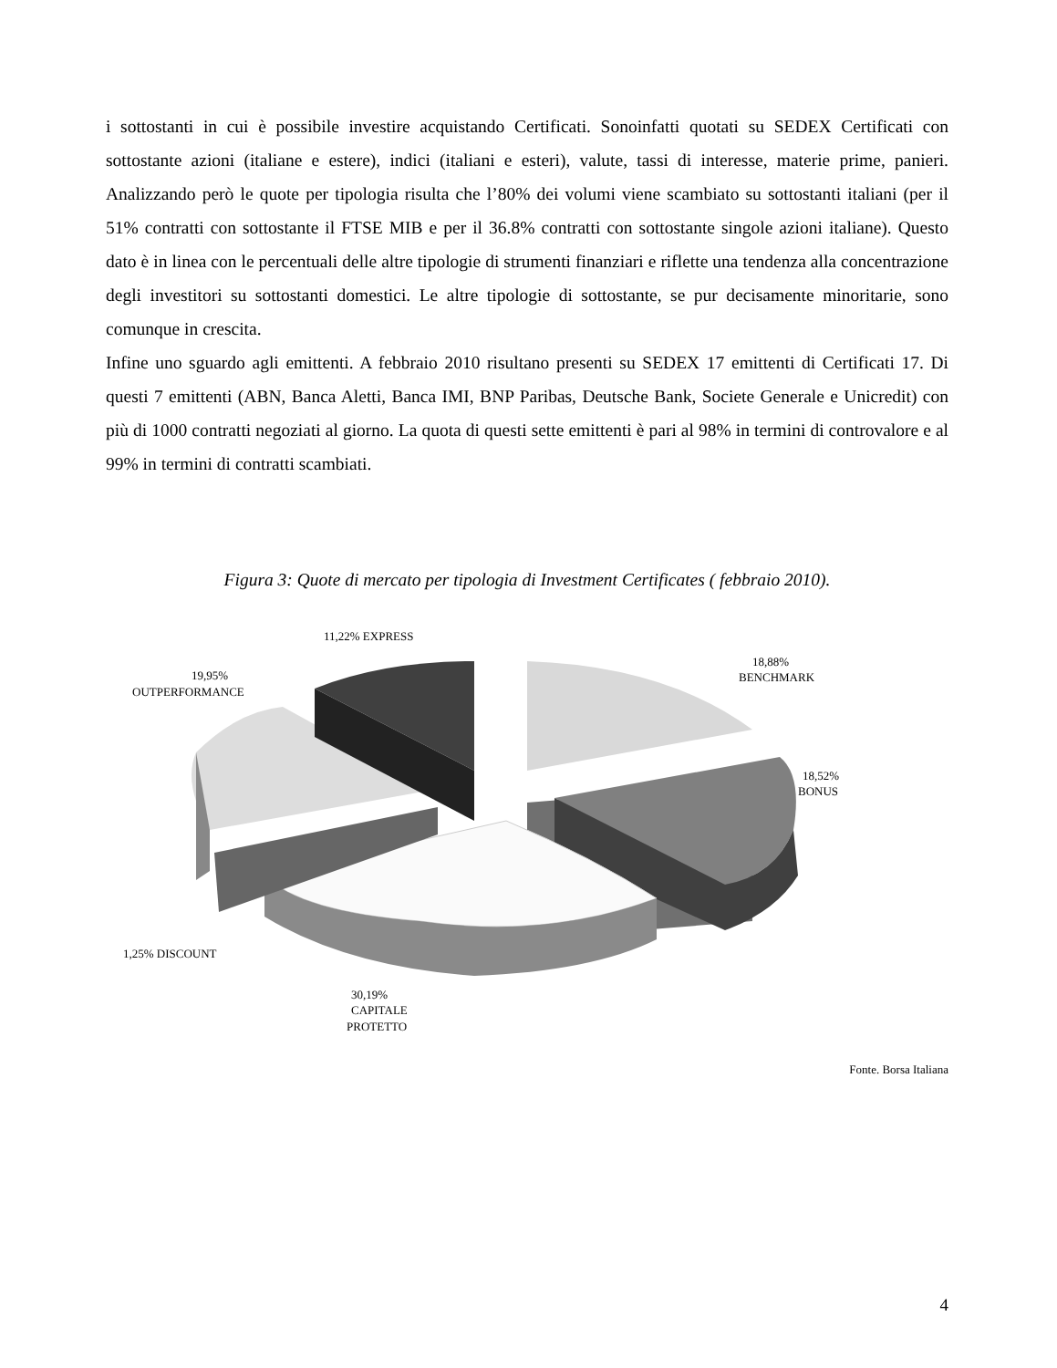i sottostanti in cui è possibile investire acquistando Certificati. Sonoinfatti quotati su SEDEX Certificati con sottostante azioni (italiane e estere), indici (italiani e esteri), valute, tassi di interesse, materie prime, panieri. Analizzando però le quote per tipologia risulta che l’80% dei volumi viene scambiato su sottostanti italiani (per il 51% contratti con sottostante il FTSE MIB e per il 36.8% contratti con sottostante singole azioni italiane). Questo dato è in linea con le percentuali delle altre tipologie di strumenti finanziari e riflette una tendenza alla concentrazione degli investitori su sottostanti domestici. Le altre tipologie di sottostante, se pur decisamente minoritarie, sono comunque in crescita.
Infine uno sguardo agli emittenti. A febbraio 2010 risultano presenti su SEDEX 17 emittenti di Certificati 17. Di questi 7 emittenti (ABN, Banca Aletti, Banca IMI, BNP Paribas, Deutsche Bank, Societe Generale e Unicredit) con più di 1000 contratti negoziati al giorno. La quota di questi sette emittenti è pari al 98% in termini di controvalore e al 99% in termini di contratti scambiati.
Figura 3: Quote di mercato per tipologia di Investment Certificates ( febbraio 2010).
11,22% EXPRESS
19,95%
OUTPERFORMANCE
18,88%
BENCHMARK
18,52%
BONUS
1,25% DISCOUNT
30,19%
CAPITALE
PROTETTO
Fonte. Borsa Italiana
4